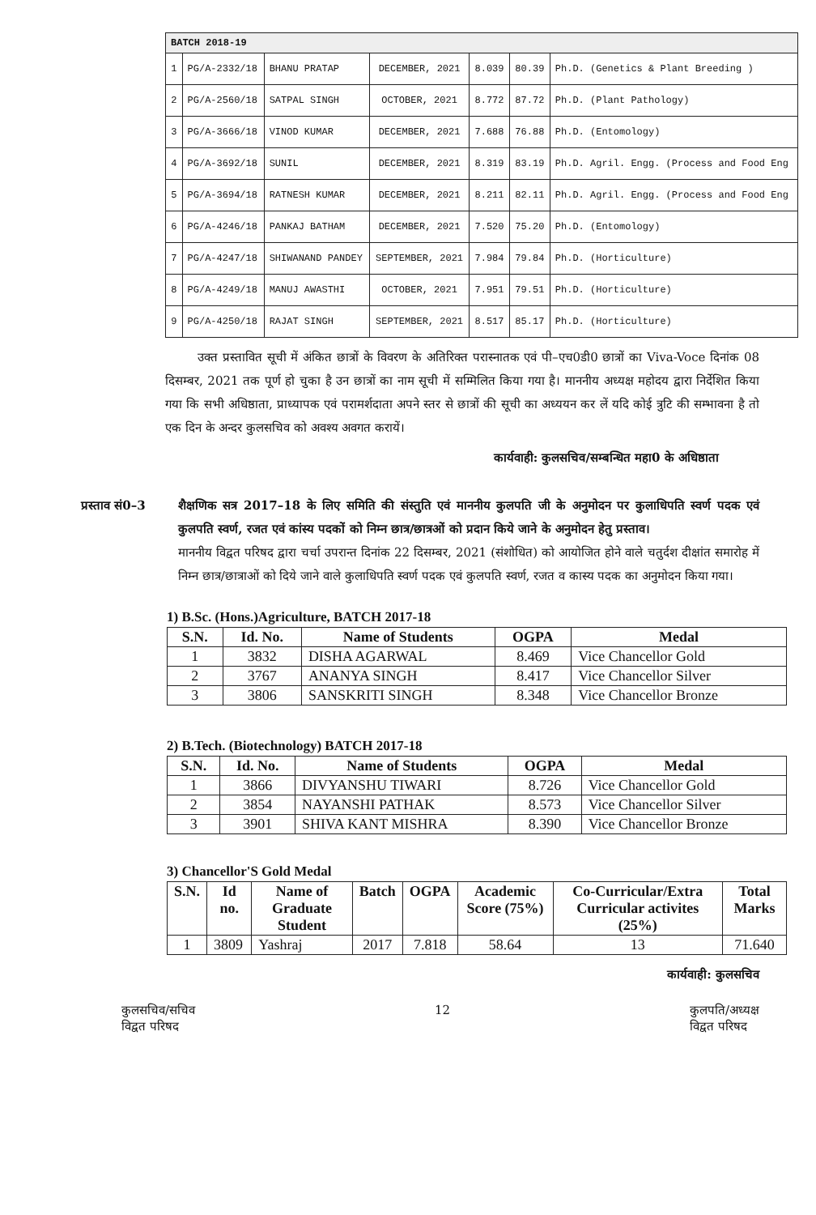| BATCH 2018-19 | | | | | | |
| 1 | PG/A-2332/18 | BHANU PRATAP | DECEMBER, 2021 | 8.039 | 80.39 | Ph.D. (Genetics & Plant Breeding ) |
| 2 | PG/A-2560/18 | SATPAL SINGH | OCTOBER, 2021 | 8.772 | 87.72 | Ph.D. (Plant Pathology) |
| 3 | PG/A-3666/18 | VINOD KUMAR | DECEMBER, 2021 | 7.688 | 76.88 | Ph.D. (Entomology) |
| 4 | PG/A-3692/18 | SUNIL | DECEMBER, 2021 | 8.319 | 83.19 | Ph.D. Agril. Engg. (Process and Food Eng |
| 5 | PG/A-3694/18 | RATNESH KUMAR | DECEMBER, 2021 | 8.211 | 82.11 | Ph.D. Agril. Engg. (Process and Food Eng |
| 6 | PG/A-4246/18 | PANKAJ BATHAM | DECEMBER, 2021 | 7.520 | 75.20 | Ph.D. (Entomology) |
| 7 | PG/A-4247/18 | SHIWANAND PANDEY | SEPTEMBER, 2021 | 7.984 | 79.84 | Ph.D. (Horticulture) |
| 8 | PG/A-4249/18 | MANUJ AWASTHI | OCTOBER, 2021 | 7.951 | 79.51 | Ph.D. (Horticulture) |
| 9 | PG/A-4250/18 | RAJAT SINGH | SEPTEMBER, 2021 | 8.517 | 85.17 | Ph.D. (Horticulture) |
उक्त प्रस्तावित सूची में अंकित छात्रों के विवरण के अतिरिक्त परास्नातक एवं पी–एच0डी0 छात्रों का Viva-Voce दिनांक 08 दिसम्बर, 2021 तक पूर्ण हो चुका है उन छात्रों का नाम सूची में सम्मिलित किया गया है। माननीय अध्यक्ष महोदय द्वारा निर्देशित किया गया कि सभी अधिष्ठाता, प्राध्यापक एवं परामर्शदाता अपने स्तर से छात्रों की सूची का अध्ययन कर लें यदि कोई त्रुटि की सम्भावना है तो एक दिन के अन्दर कुलसचिव को अवश्य अवगत करायें।
कार्यवाही: कुलसचिव/सम्बन्धित महा0 के अधिष्ठाता
प्रस्ताव सं0–3
शैक्षणिक सत्र 2017–18 के लिए समिति की संस्तुति एवं माननीय कुलपति जी के अनुमोदन पर कुलाधिपति स्वर्ण पदक एवं कुलपति स्वर्ण, रजत एवं कांस्य पदकों को निम्न छात्र/छात्रओं को प्रदान किये जाने के अनुमोदन हेतु प्रस्ताव।
माननीय विद्वत परिषद द्वारा चर्चा उपरान्त दिनांक 22 दिसम्बर, 2021 (संशोधित) को आयोजित होने वाले चतुर्दश दीक्षांत समारोह में निम्न छात्र/छात्राओं को दिये जाने वाले कुलाधिपति स्वर्ण पदक एवं कुलपति स्वर्ण, रजत व कास्य पदक का अनुमोदन किया गया।
1) B.Sc. (Hons.)Agriculture, BATCH 2017-18
| S.N. | Id. No. | Name of Students | OGPA | Medal |
| --- | --- | --- | --- | --- |
| 1 | 3832 | DISHA AGARWAL | 8.469 | Vice Chancellor Gold |
| 2 | 3767 | ANANYA SINGH | 8.417 | Vice Chancellor Silver |
| 3 | 3806 | SANSKRITI SINGH | 8.348 | Vice Chancellor Bronze |
2) B.Tech. (Biotechnology) BATCH 2017-18
| S.N. | Id. No. | Name of Students | OGPA | Medal |
| --- | --- | --- | --- | --- |
| 1 | 3866 | DIVYANSHU TIWARI | 8.726 | Vice Chancellor Gold |
| 2 | 3854 | NAYANSHI PATHAK | 8.573 | Vice Chancellor Silver |
| 3 | 3901 | SHIVA KANT MISHRA | 8.390 | Vice Chancellor Bronze |
3) Chancellor'S Gold Medal
| S.N. | Id no. | Name of Graduate Student | Batch | OGPA | Academic Score (75%) | Co-Curricular/Extra Curricular activites (25%) | Total Marks |
| --- | --- | --- | --- | --- | --- | --- | --- |
| 1 | 3809 | Yashraj | 2017 | 7.818 | 58.64 | 13 | 71.640 |
कार्यवाही: कुलसचिव
कुलसचिव/सचिव
विद्वत परिषद
12 कुलपति/अध्यक्ष
विद्वत परिषद